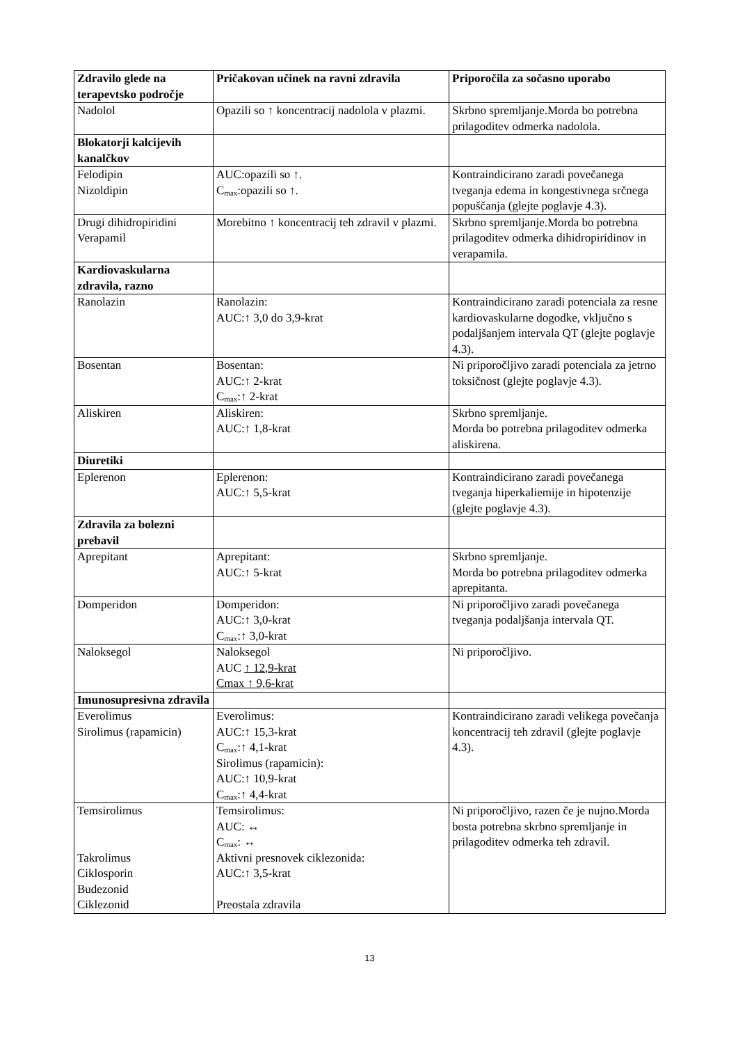| Zdravilo glede na terapevtsko področje | Pričakovan učinek na ravni zdravila | Priporočila za sočasno uporabo |
| --- | --- | --- |
| Nadolol | Opazili so ↑ koncentracij nadolola v plazmi. | Skrbno spremljanje.Morda bo potrebna prilagoditev odmerka nadolola. |
| Blokatorji kalcijevih kanalčkov | | |
| Felodipin Nizoldipin | AUC:opazili so ↑. C<sub>max</sub>:opazili so ↑. | Kontraindicirano zaradi povečanega tveganja edema in kongestivnega srčnega popuščanja (glejte poglavje 4.3). |
| Drugi dihidropiridini Verapamil | Morebitno ↑ koncentracij teh zdravil v plazmi. | Skrbno spremljanje.Morda bo potrebna prilagoditev odmerka dihidropiridinov in verapamila. |
| Kardiovaskularna zdravila, razno | | |
| Ranolazin | Ranolazin: AUC:↑ 3,0 do 3,9-krat | Kontraindicirano zaradi potenciala za resne kardiovaskularne dogodke, vključno s podaljšanjem intervala QT (glejte poglavje 4.3). |
| Bosentan | Bosentan: AUC:↑ 2-krat C<sub>max</sub>:↑ 2-krat | Ni priporočljivo zaradi potenciala za jetrno toksičnost (glejte poglavje 4.3). |
| Aliskiren | Aliskiren: AUC:↑ 1,8-krat | Skrbno spremljanje. Morda bo potrebna prilagoditev odmerka aliskirena. |
| Diuretiki | | |
| Eplerenon | Eplerenon: AUC:↑ 5,5-krat | Kontraindicirano zaradi povečanega tveganja hiperkaliemije in hipotenzije (glejte poglavje 4.3). |
| Zdravila za bolezni prebavil | | |
| Aprepitant | Aprepitant: AUC:↑ 5-krat | Skrbno spremljanje. Morda bo potrebna prilagoditev odmerka aprepitanta. |
| Domperidon | Domperidon: AUC:↑ 3,0-krat C<sub>max</sub>:↑ 3,0-krat | Ni priporočljivo zaradi povečanega tveganja podaljšanja intervala QT. |
| Naloksegol | Naloksegol AUC ↑ 12,9-krat Cmax ↑ 9,6-krat | Ni priporočljivo. |
| Imunosupresivna zdravila | | |
| Everolimus Sirolimus (rapamicin) | Everolimus: AUC:↑ 15,3-krat C<sub>max</sub>:↑ 4,1-krat Sirolimus (rapamicin): AUC:↑ 10,9-krat C<sub>max</sub>:↑ 4,4-krat | Kontraindicirano zaradi velikega povečanja koncentracij teh zdravil (glejte poglavje 4.3). |
| Temsirolimus Takrolimus Ciklosporin Budezonid Ciklezonid | Temsirolimus: AUC: ↔ C<sub>max</sub>: ↔ Aktivni presnovek ciklezonida: AUC:↑ 3,5-krat Preostala zdravila | Ni priporočljivo, razen če je nujno.Morda bosta potrebna skrbno spremljanje in prilagoditev odmerka teh zdravil. |
13